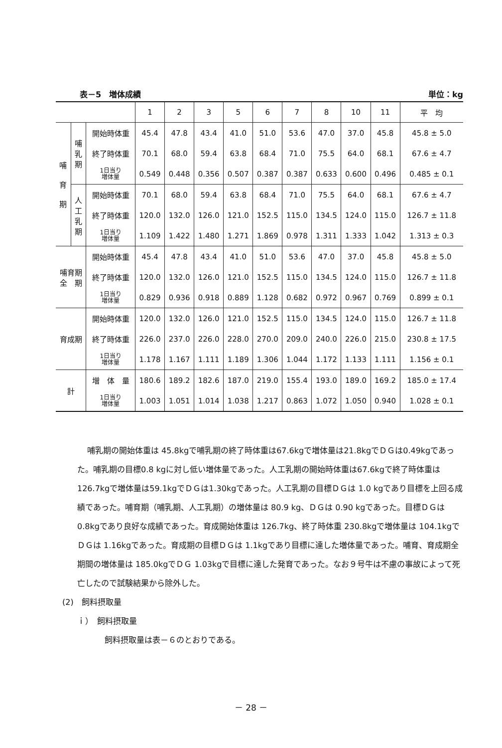表－5　増体成績 単位：kg
| | | | 1 | 2 | 3 | 5 | 6 | 7 | 8 | 10 | 11 | 平 均 |
| --- | --- | --- | --- | --- | --- | --- | --- | --- | --- | --- | --- | --- |
| 哺 育 期 | 哺 乳 期 | 開始時体重 | 45.4 | 47.8 | 43.4 | 41.0 | 51.0 | 53.6 | 47.0 | 37.0 | 45.8 | 45.8 ± 5.0 |
| | | 終了時体重 | 70.1 | 68.0 | 59.4 | 63.8 | 68.4 | 71.0 | 75.5 | 64.0 | 68.1 | 67.6 ± 4.7 |
| | | 1日当り 増体量 | 0.549 | 0.448 | 0.356 | 0.507 | 0.387 | 0.387 | 0.633 | 0.600 | 0.496 | 0.485 ± 0.1 |
| | 人 工 乳 期 | 開始時体重 | 70.1 | 68.0 | 59.4 | 63.8 | 68.4 | 71.0 | 75.5 | 64.0 | 68.1 | 67.6 ± 4.7 |
| | | 終了時体重 | 120.0 | 132.0 | 126.0 | 121.0 | 152.5 | 115.0 | 134.5 | 124.0 | 115.0 | 126.7 ± 11.8 |
| | | 1日当り 増体量 | 1.109 | 1.422 | 1.480 | 1.271 | 1.869 | 0.978 | 1.311 | 1.333 | 1.042 | 1.313 ± 0.3 |
| 哺育期 全 期 | | 開始時体重 | 45.4 | 47.8 | 43.4 | 41.0 | 51.0 | 53.6 | 47.0 | 37.0 | 45.8 | 45.8 ± 5.0 |
| | | 終了時体重 | 120.0 | 132.0 | 126.0 | 121.0 | 152.5 | 115.0 | 134.5 | 124.0 | 115.0 | 126.7 ± 11.8 |
| | | 1日当り 増体量 | 0.829 | 0.936 | 0.918 | 0.889 | 1.128 | 0.682 | 0.972 | 0.967 | 0.769 | 0.899 ± 0.1 |
| 育成期 | | 開始時体重 | 120.0 | 132.0 | 126.0 | 121.0 | 152.5 | 115.0 | 134.5 | 124.0 | 115.0 | 126.7 ± 11.8 |
| | | 終了時体重 | 226.0 | 237.0 | 226.0 | 228.0 | 270.0 | 209.0 | 240.0 | 226.0 | 215.0 | 230.8 ± 17.5 |
| | | 1日当り 増体量 | 1.178 | 1.167 | 1.111 | 1.189 | 1.306 | 1.044 | 1.172 | 1.133 | 1.111 | 1.156 ± 0.1 |
| 計 | | 増 体 量 | 180.6 | 189.2 | 182.6 | 187.0 | 219.0 | 155.4 | 193.0 | 189.0 | 169.2 | 185.0 ± 17.4 |
| | | 1日当り 増体量 | 1.003 | 1.051 | 1.014 | 1.038 | 1.217 | 0.863 | 1.072 | 1.050 | 0.940 | 1.028 ± 0.1 |
哺乳期の開始体重は 45.8kgで哺乳期の終了時体重は67.6kgで増体量は21.8kgでＤＧは0.49kgであった。哺乳期の目標0.8 kgに対し低い増体量であった。人工乳期の開始時体重は67.6kgで終了時体重は 126.7kgで増体量は59.1kgでＤＧは1.30kgであった。人工乳期の目標ＤＧは 1.0 kgであり目標を上回る成績であった。哺育期（哺乳期、人工乳期）の増体量は 80.9 kg、ＤＧは 0.90 kgであった。目標ＤＧは 0.8kgであり良好な成績であった。育成開始体重は 126.7kg、終了時体重 230.8kgで増体量は 104.1kgでＤＧは 1.16kgであった。育成期の目標ＤＧは 1.1kgであり目標に達した増体量であった。哺育、育成期全期間の増体量は 185.0kgでＤＧ 1.03kgで目標に達した発育であった。なお９号牛は不慮の事故によって死亡したので試験結果から除外した。
(2)　飼料摂取量
ｉ）　飼料摂取量
飼料摂取量は表－６のとおりである。
－ 28 －